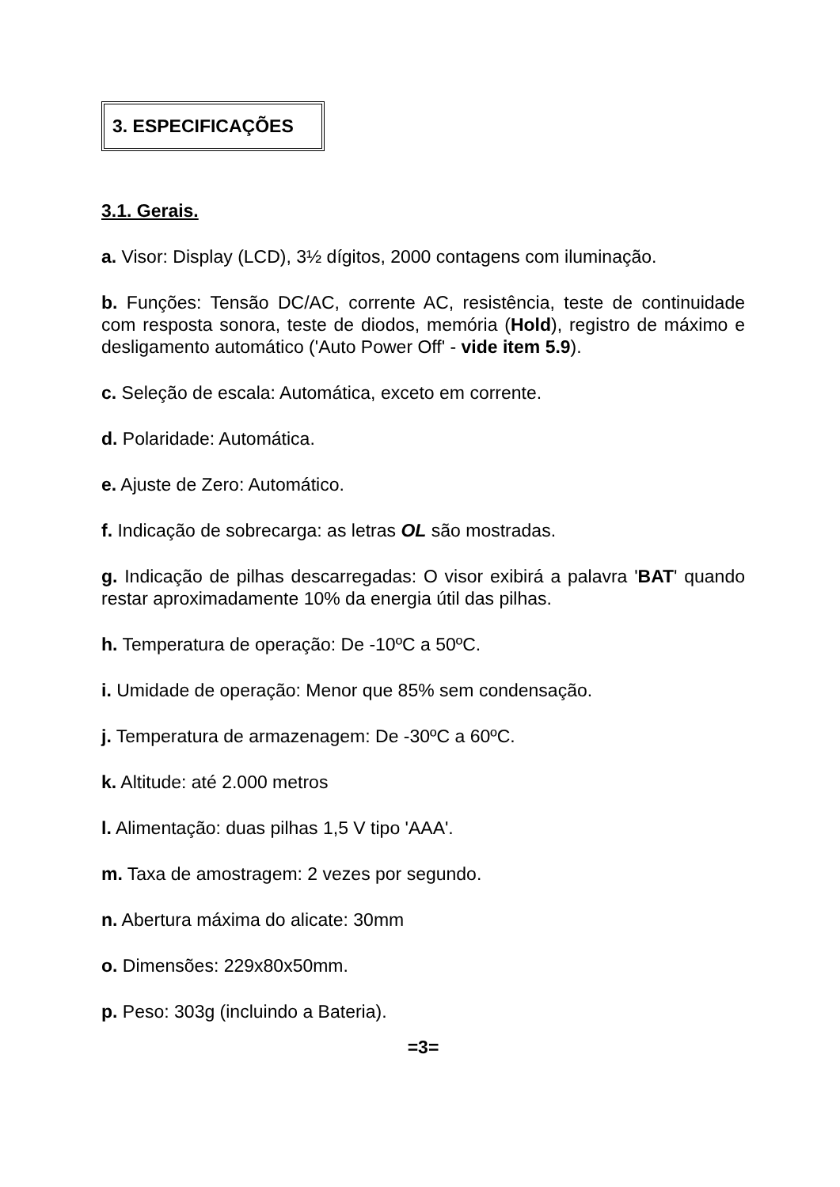3. ESPECIFICAÇÕES
3.1. Gerais.
a. Visor: Display (LCD), 3½ dígitos, 2000 contagens com iluminação.
b. Funções: Tensão DC/AC, corrente AC, resistência, teste de continuidade com resposta sonora, teste de diodos, memória (Hold), registro de máximo e desligamento automático ('Auto Power Off' - vide item 5.9).
c. Seleção de escala: Automática, exceto em corrente.
d. Polaridade: Automática.
e. Ajuste de Zero: Automático.
f. Indicação de sobrecarga: as letras OL são mostradas.
g. Indicação de pilhas descarregadas: O visor exibirá a palavra 'BAT' quando restar aproximadamente 10% da energia útil das pilhas.
h. Temperatura de operação: De -10ºC a 50ºC.
i. Umidade de operação: Menor que 85% sem condensação.
j. Temperatura de armazenagem: De -30ºC a 60ºC.
k. Altitude: até 2.000 metros
l. Alimentação: duas pilhas 1,5 V tipo 'AAA'.
m. Taxa de amostragem: 2 vezes por segundo.
n. Abertura máxima do alicate: 30mm
o. Dimensões: 229x80x50mm.
p. Peso: 303g (incluindo a Bateria).
=3=